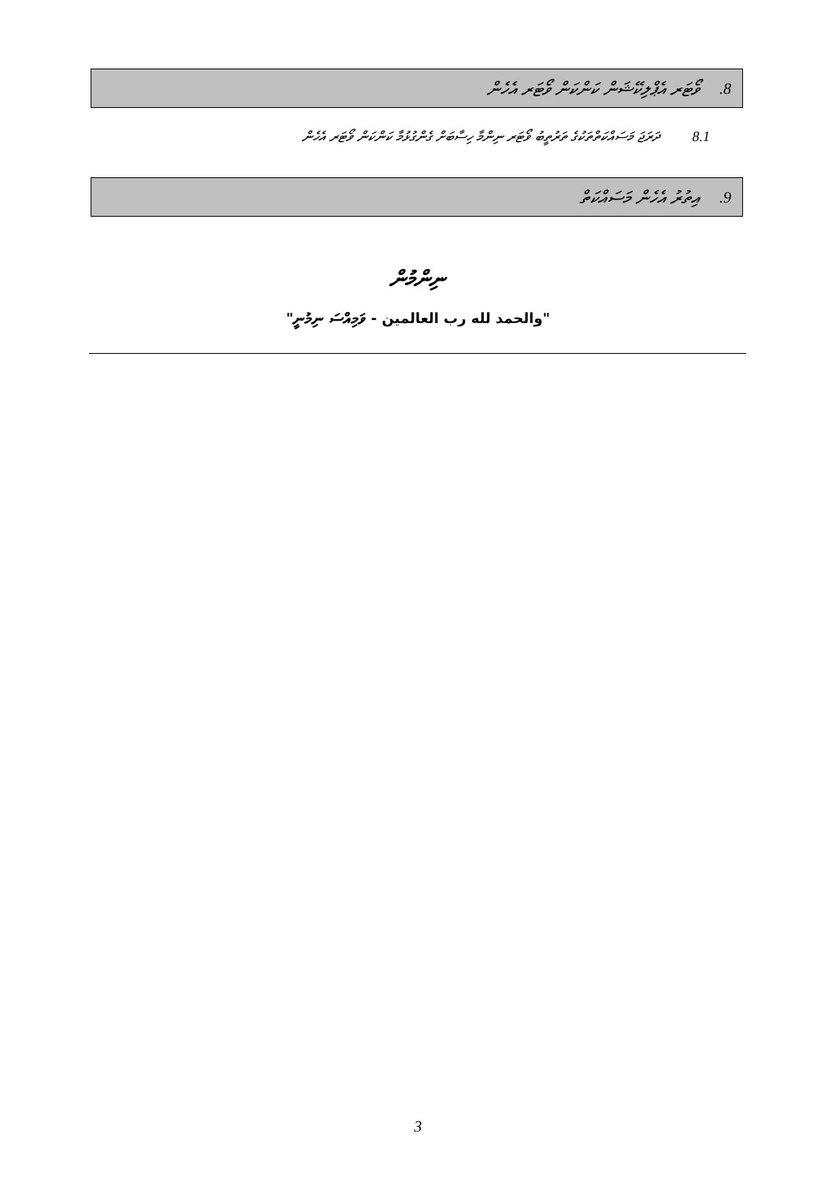8. ވޯޓަރ އެޕްލިކޭޝަން ކަންކަން ވޯޓަރ އެހެން
8.1 ދަރަޖަ މަސައްކަތްތަކުގެ ތަރުތީބު ވޯޓަރ ނިންމާ ހިސާބަށް ގެންގުޅުމާ ކަންކަން ވޯޓަރ އެހެން
9. އިތުރު އެހެން މަސައްކަތް
ނިންމުން
"والحمد لله رب العالمين - ވަމިއްސަ ނިމުނީ"
3